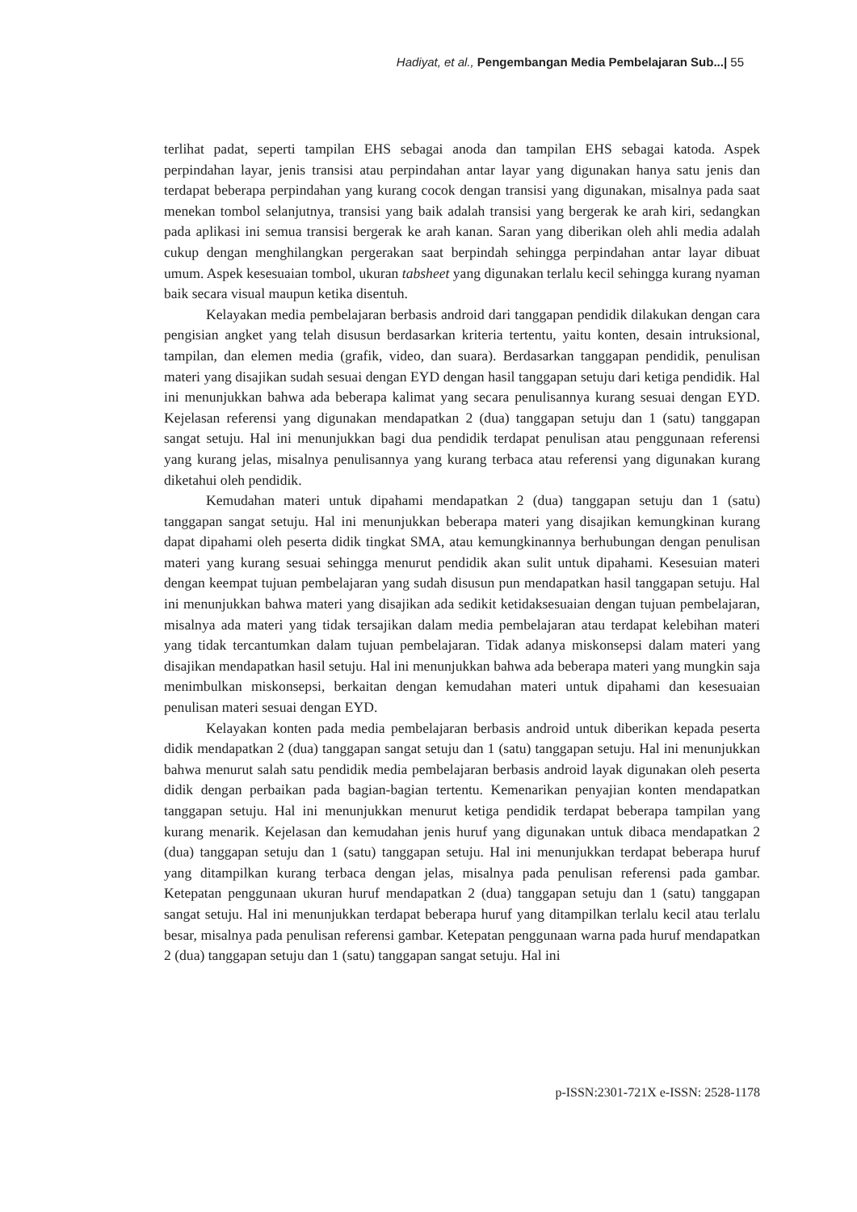Hadiyat, et al., Pengembangan Media Pembelajaran Sub...| 55
terlihat padat, seperti tampilan EHS sebagai anoda dan tampilan EHS sebagai katoda. Aspek perpindahan layar, jenis transisi atau perpindahan antar layar yang digunakan hanya satu jenis dan terdapat beberapa perpindahan yang kurang cocok dengan transisi yang digunakan, misalnya pada saat menekan tombol selanjutnya, transisi yang baik adalah transisi yang bergerak ke arah kiri, sedangkan pada aplikasi ini semua transisi bergerak ke arah kanan. Saran yang diberikan oleh ahli media adalah cukup dengan menghilangkan pergerakan saat berpindah sehingga perpindahan antar layar dibuat umum. Aspek kesesuaian tombol, ukuran tabsheet yang digunakan terlalu kecil sehingga kurang nyaman baik secara visual maupun ketika disentuh.
Kelayakan media pembelajaran berbasis android dari tanggapan pendidik dilakukan dengan cara pengisian angket yang telah disusun berdasarkan kriteria tertentu, yaitu konten, desain intruksional, tampilan, dan elemen media (grafik, video, dan suara). Berdasarkan tanggapan pendidik, penulisan materi yang disajikan sudah sesuai dengan EYD dengan hasil tanggapan setuju dari ketiga pendidik. Hal ini menunjukkan bahwa ada beberapa kalimat yang secara penulisannya kurang sesuai dengan EYD. Kejelasan referensi yang digunakan mendapatkan 2 (dua) tanggapan setuju dan 1 (satu) tanggapan sangat setuju. Hal ini menunjukkan bagi dua pendidik terdapat penulisan atau penggunaan referensi yang kurang jelas, misalnya penulisannya yang kurang terbaca atau referensi yang digunakan kurang diketahui oleh pendidik.
Kemudahan materi untuk dipahami mendapatkan 2 (dua) tanggapan setuju dan 1 (satu) tanggapan sangat setuju. Hal ini menunjukkan beberapa materi yang disajikan kemungkinan kurang dapat dipahami oleh peserta didik tingkat SMA, atau kemungkinannya berhubungan dengan penulisan materi yang kurang sesuai sehingga menurut pendidik akan sulit untuk dipahami. Kesesuian materi dengan keempat tujuan pembelajaran yang sudah disusun pun mendapatkan hasil tanggapan setuju. Hal ini menunjukkan bahwa materi yang disajikan ada sedikit ketidaksesuaian dengan tujuan pembelajaran, misalnya ada materi yang tidak tersajikan dalam media pembelajaran atau terdapat kelebihan materi yang tidak tercantumkan dalam tujuan pembelajaran. Tidak adanya miskonsepsi dalam materi yang disajikan mendapatkan hasil setuju. Hal ini menunjukkan bahwa ada beberapa materi yang mungkin saja menimbulkan miskonsepsi, berkaitan dengan kemudahan materi untuk dipahami dan kesesuaian penulisan materi sesuai dengan EYD.
Kelayakan konten pada media pembelajaran berbasis android untuk diberikan kepada peserta didik mendapatkan 2 (dua) tanggapan sangat setuju dan 1 (satu) tanggapan setuju. Hal ini menunjukkan bahwa menurut salah satu pendidik media pembelajaran berbasis android layak digunakan oleh peserta didik dengan perbaikan pada bagian-bagian tertentu. Kemenarikan penyajian konten mendapatkan tanggapan setuju. Hal ini menunjukkan menurut ketiga pendidik terdapat beberapa tampilan yang kurang menarik. Kejelasan dan kemudahan jenis huruf yang digunakan untuk dibaca mendapatkan 2 (dua) tanggapan setuju dan 1 (satu) tanggapan setuju. Hal ini menunjukkan terdapat beberapa huruf yang ditampilkan kurang terbaca dengan jelas, misalnya pada penulisan referensi pada gambar. Ketepatan penggunaan ukuran huruf mendapatkan 2 (dua) tanggapan setuju dan 1 (satu) tanggapan sangat setuju. Hal ini menunjukkan terdapat beberapa huruf yang ditampilkan terlalu kecil atau terlalu besar, misalnya pada penulisan referensi gambar. Ketepatan penggunaan warna pada huruf mendapatkan 2 (dua) tanggapan setuju dan 1 (satu) tanggapan sangat setuju. Hal ini
p-ISSN:2301-721X e-ISSN: 2528-1178